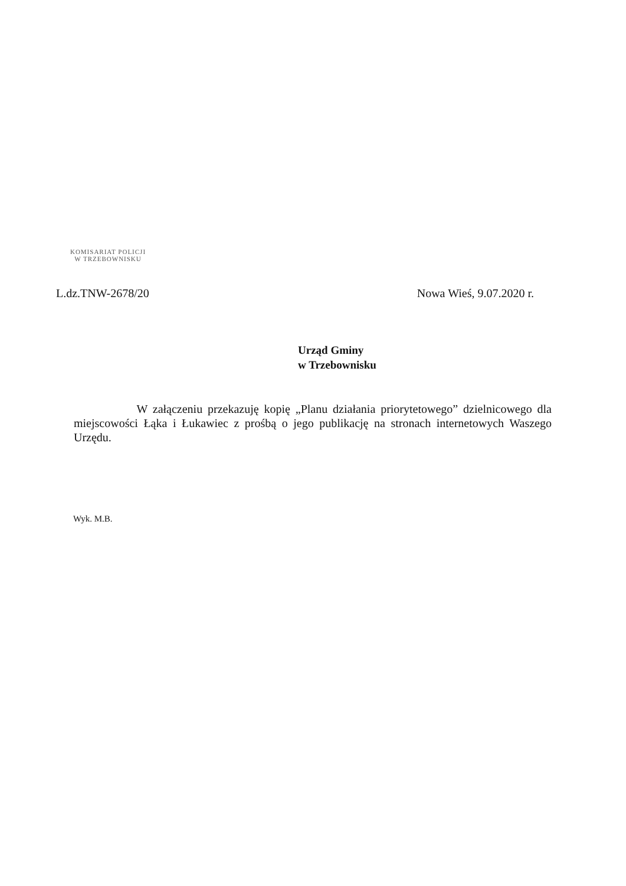KOMISARIAT POLICJI
W TRZEBOWNISKU
L.dz.TNW-2678/20 Nowa Wieś, 9.07.2020 r.
Urząd Gminy
w Trzebownisku
W załączeniu przekazuję kopię „Planu działania priorytetowego” dzielnicowego dla miejscowości Łąka i Łukawiec z prośbą o jego publikację na stronach internetowych Waszego Urzędu.
Wyk. M.B.